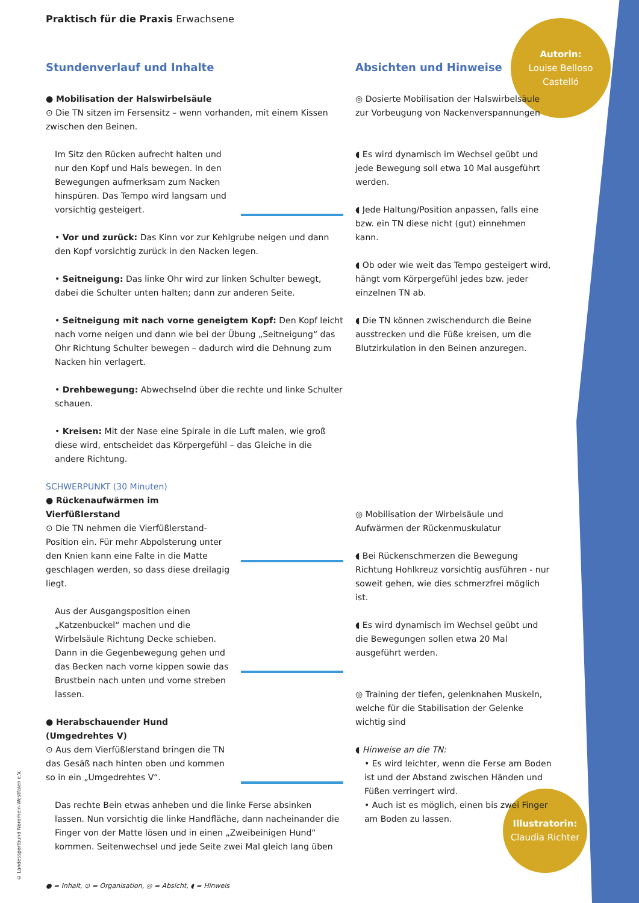Autorin:
Louise Belloso Castelló
Illustratorin:
Claudia Richter
Praktisch für die Praxis Erwachsene
Stundenverlauf und Inhalte
● Mobilisation der Halswirbelsäule
⊙ Die TN sitzen im Fersensitz – wenn vorhanden, mit einem Kissen zwischen den Beinen.
Im Sitz den Rücken aufrecht halten und nur den Kopf und Hals bewegen. In den Bewegungen aufmerksam zum Nacken hinspüren. Das Tempo wird langsam und vorsichtig gesteigert.
• Vor und zurück: Das Kinn vor zur Kehlgrube neigen und dann den Kopf vorsichtig zurück in den Nacken legen.
• Seitneigung: Das linke Ohr wird zur linken Schulter bewegt, dabei die Schulter unten halten; dann zur anderen Seite.
• Seitneigung mit nach vorne geneigtem Kopf: Den Kopf leicht nach vorne neigen und dann wie bei der Übung „Seitneigung“ das Ohr Richtung Schulter bewegen – dadurch wird die Dehnung zum Nacken hin verlagert.
• Drehbewegung: Abwechselnd über die rechte und linke Schulter schauen.
• Kreisen: Mit der Nase eine Spirale in die Luft malen, wie groß diese wird, entscheidet das Körpergefühl – das Gleiche in die andere Richtung.
SCHWERPUNKT (30 Minuten)
● Rückenaufwärmen im Vierfüßlerstand
⊙ Die TN nehmen die Vierfüßlerstand-Position ein. Für mehr Abpolsterung unter den Knien kann eine Falte in die Matte geschlagen werden, so dass diese dreilagig liegt.
Aus der Ausgangsposition einen „Katzenbuckel“ machen und die Wirbelsäule Richtung Decke schieben. Dann in die Gegenbewegung gehen und das Becken nach vorne kippen sowie das Brustbein nach unten und vorne streben lassen.
● Herabschauender Hund (Umgedrehtes V)
⊙ Aus dem Vierfüßlerstand bringen die TN das Gesäß nach hinten oben und kommen so in ein „Umgedrehtes V“.
Das rechte Bein etwas anheben und die linke Ferse absinken lassen. Nun vorsichtig die linke Handfläche, dann nacheinander die Finger von der Matte lösen und in einen „Zweibeinigen Hund“ kommen. Seitenwechsel und jede Seite zwei Mal gleich lang üben
Absichten und Hinweise
◎ Dosierte Mobilisation der Halswirbelsäule zur Vorbeugung von Nackenverspannungen
◖ Es wird dynamisch im Wechsel geübt und jede Bewegung soll etwa 10 Mal ausgeführt werden.
◖ Jede Haltung/Position anpassen, falls eine bzw. ein TN diese nicht (gut) einnehmen kann.
◖ Ob oder wie weit das Tempo gesteigert wird, hängt vom Körpergefühl jedes bzw. jeder einzelnen TN ab.
◖ Die TN können zwischendurch die Beine ausstrecken und die Füße kreisen, um die Blutzirkulation in den Beinen anzuregen.
◎ Mobilisation der Wirbelsäule und Aufwärmen der Rückenmuskulatur
◖ Bei Rückenschmerzen die Bewegung Richtung Hohlkreuz vorsichtig ausführen - nur soweit gehen, wie dies schmerzfrei möglich ist.
◖ Es wird dynamisch im Wechsel geübt und die Bewegungen sollen etwa 20 Mal ausgeführt werden.
◎ Training der tiefen, gelenknahen Muskeln, welche für die Stabilisation der Gelenke wichtig sind
◖ Hinweise an die TN:
• Es wird leichter, wenn die Ferse am Boden ist und der Abstand zwischen Händen und Füßen verringert wird.
• Auch ist es möglich, einen bis zwei Finger am Boden zu lassen.
© Landessportbund Nordrhein-Westfalen e.V.
● = Inhalt, ⊙ = Organisation, ◎ = Absicht, ◖ = Hinweis